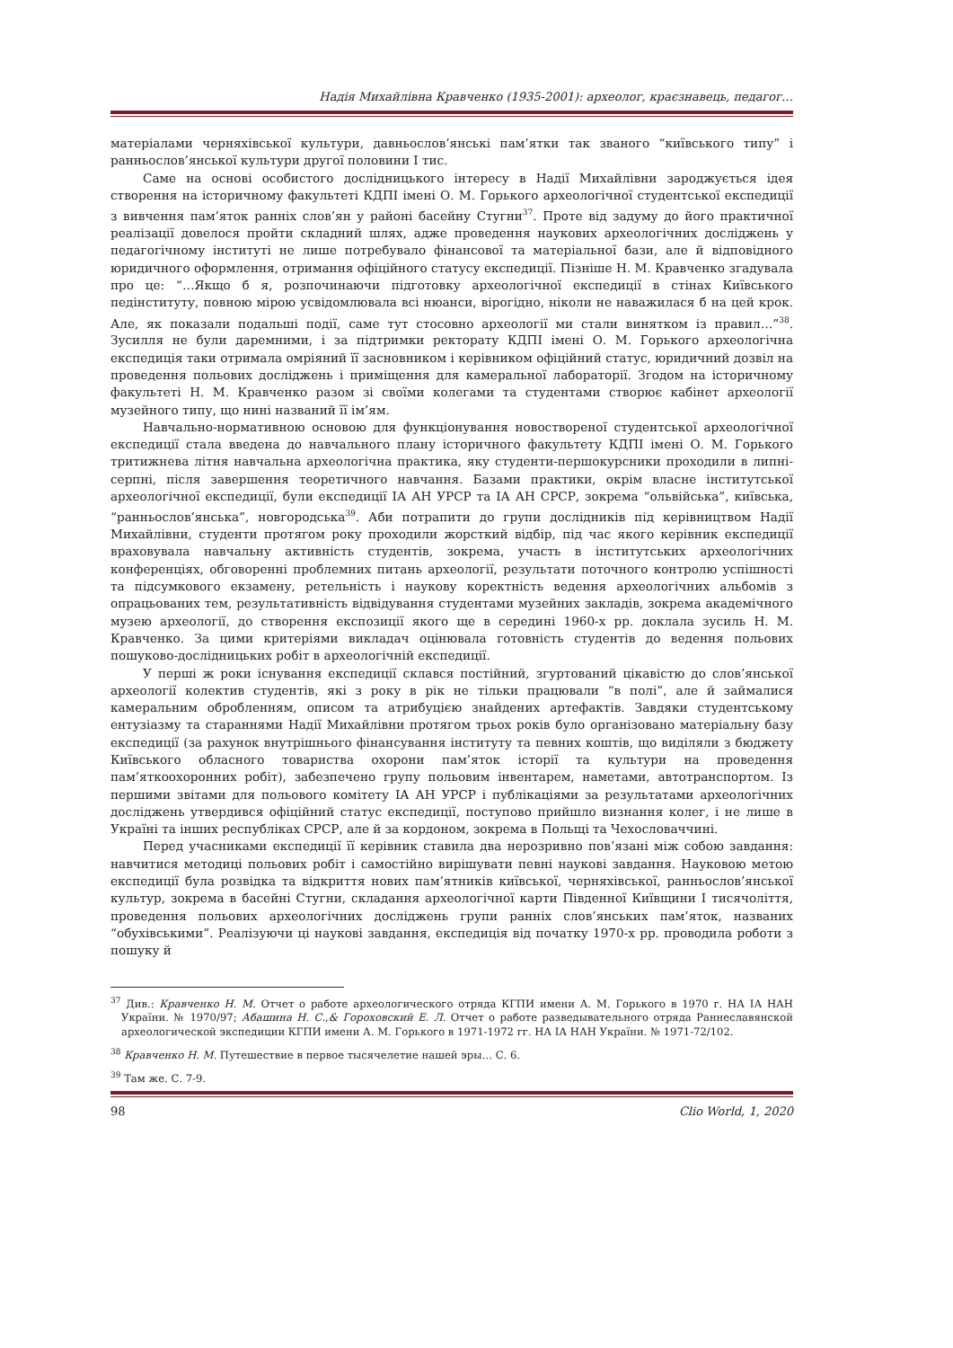Надія Михайлівна Кравченко (1935-2001): археолог, краєзнавець, педагог…
матеріалами черняхівської культури, давньослов’янські пам’ятки так званого “київського типу” і ранньослов’янської культури другої половини I тис.
Саме на основі особистого дослідницького інтересу в Надії Михайлівни зароджується ідея створення на історичному факультеті КДПІ імені О. М. Горького археологічної студентської експедиції з вивчення пам’яток ранніх слов’ян у районі басейну Стугни<sup>37</sup>. Проте від задуму до його практичної реалізації довелося пройти складний шлях, адже проведення наукових археологічних досліджень у педагогічному інституті не лише потребувало фінансової та матеріальної бази, але й відповідного юридичного оформлення, отримання офіційного статусу експедиції. Пізніше Н. М. Кравченко згадувала про це: “…Якщо б я, розпочинаючи підготовку археологічної експедиції в стінах Київського педінституту, повною мірою усвідомлювала всі нюанси, вірогідно, ніколи не наважилася б на цей крок. Але, як показали подальші події, саме тут стосовно археології ми стали винятком із правил…”<sup>38</sup>. Зусилля не були даремними, і за підтримки ректорату КДПІ імені О. М. Горького археологічна експедиція таки отримала омріяний її засновником і керівником офіційний статус, юридичний дозвіл на проведення польових досліджень і приміщення для камеральної лабораторії. Згодом на історичному факультеті Н. М. Кравченко разом зі своїми колегами та студентами створює кабінет археології музейного типу, що нині названий її ім’ям.
Навчально-нормативною основою для функціонування новоствореної студентської археологічної експедиції стала введена до навчального плану історичного факультету КДПІ імені О. М. Горького тритижнева літня навчальна археологічна практика, яку студенти-першокурсники проходили в липні-серпні, після завершення теоретичного навчання. Базами практики, окрім власне інститутської археологічної експедиції, були експедиції ІА АН УРСР та ІА АН СРСР, зокрема “ольвійська”, київська, “ранньослов’янська”, новгородська<sup>39</sup>. Аби потрапити до групи дослідників під керівництвом Надії Михайлівни, студенти протягом року проходили жорсткий відбір, під час якого керівник експедиції враховувала навчальну активність студентів, зокрема, участь в інститутських археологічних конференціях, обговоренні проблемних питань археології, результати поточного контролю успішності та підсумкового екзамену, ретельність і наукову коректність ведення археологічних альбомів з опрацьованих тем, результативність відвідування студентами музейних закладів, зокрема академічного музею археології, до створення експозиції якого ще в середині 1960-х рр. доклала зусиль Н. М. Кравченко. За цими критеріями викладач оцінювала готовність студентів до ведення польових пошуково-дослідницьких робіт в археологічній експедиції.
У перші ж роки існування експедиції склався постійний, згуртований цікавістю до слов’янської археології колектив студентів, які з року в рік не тільки працювали “в полі”, але й займалися камеральним обробленням, описом та атрибуцією знайдених артефактів. Завдяки студентському ентузіазму та стараннями Надії Михайлівни протягом трьох років було організовано матеріальну базу експедиції (за рахунок внутрішнього фінансування інституту та певних коштів, що виділяли з бюджету Київського обласного товариства охорони пам’яток історії та культури на проведення пам’яткоохоронних робіт), забезпечено групу польовим інвентарем, наметами, автотранспортом. Із першими звітами для польового комітету ІА АН УРСР і публікаціями за результатами археологічних досліджень утвердився офіційний статус експедиції, поступово прийшло визнання колег, і не лише в Україні та інших республіках СРСР, але й за кордоном, зокрема в Польщі та Чехословаччині.
Перед учасниками експедиції її керівник ставила два нерозривно пов’язані між собою завдання: навчитися методиці польових робіт і самостійно вирішувати певні наукові завдання. Науковою метою експедиції була розвідка та відкриття нових пам’ятників київської, черняхівської, ранньослов’янської культур, зокрема в басейні Стугни, складання археологічної карти Південної Київщини I тисячоліття, проведення польових археологічних досліджень групи ранніх слов’янських пам’яток, названих “обухівськими”. Реалізуючи ці наукові завдання, експедиція від початку 1970-х рр. проводила роботи з пошуку й
<sup>37</sup> Див.: Кравченко Н. М. Отчет о работе археологического отряда КГПИ имени А. М. Горького в 1970 г. НА ІА НАН України. № 1970/97; Абашина Н. С.,& Гороховский Е. Л. Отчет о работе разведывательного отряда Раннеславянской археологической экспедиции КГПИ имени А. М. Горького в 1971-1972 гг. НА ІА НАН України. № 1971-72/102.
<sup>38</sup> Кравченко Н. М. Путешествие в первое тысячелетие нашей эры… С. 6.
<sup>39</sup> Там же. С. 7-9.
98 Clio World, 1, 2020